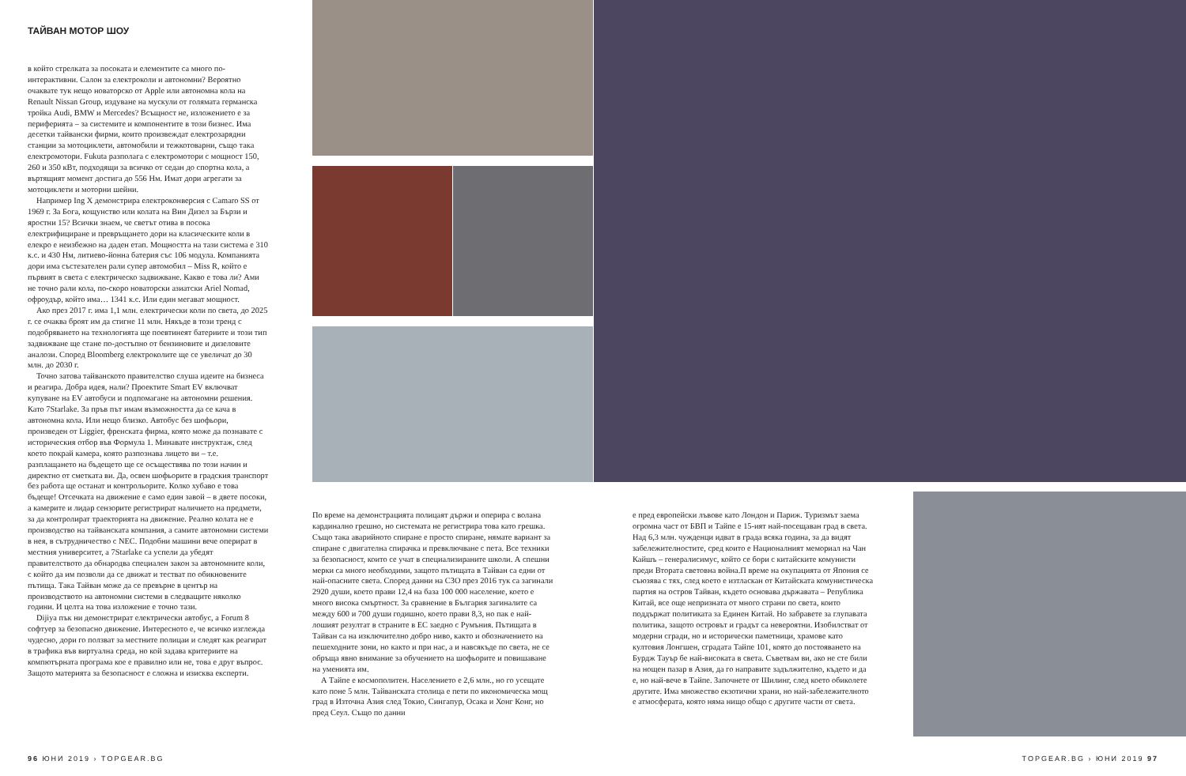ТАЙВАН МОТОР ШОУ
в който стрелката за посоката и елементите са много по-интерактивни. Салон за електроколи и автономни? Вероятно очаквате тук нещо новаторско от Apple или автономна кола на Renault Nissan Group, издуване на мускули от голямата германска тройка Audi, BMW и Mercedes? Всъщност не, изложението е за периферията – за системите и компонентите в този бизнес. Има десетки тайвански фирми, които произвеждат електрозарядни станции за мотоциклети, автомобили и тежкотоварни, също така електромотори. Fukuta разполага с електромотори с мощност 150, 260 и 350 кВт, подходящи за всичко от седан до спортна кола, а въртящият момент достига до 556 Нм. Имат дори агрегати за мотоциклети и моторни шейни.
Например Ing X демонстрира електроконверсия с Camaro SS от 1969 г. За Бога, кощунство или колата на Вин Дизел за Бързи и яростни 15? Всички знаем, че светът отива в посока електрифициране и превръщането дори на класическите коли в елекро е неизбежно на даден етап. Мощността на тази система е 310 к.с. и 430 Нм, литиево-йонна батерия със 106 модула. Компанията дори има състезателен рали супер автомобил – Miss R, който е първият в света с електрическо задвижване. Какво е това ли? Ами не точно рали кола, по-скоро новаторски азиатски Ariel Nomad, офроудър, който има… 1341 к.с. Или един мегават мощност.
Ако през 2017 г. има 1,1 млн. електрически коли по света, до 2025 г. се очаква броят им да стигне 11 млн. Някъде в този тренд с подобряването на технологията ще поевтинеят батериите и този тип задвижване ще стане по-достъпно от бензиновите и дизеловите аналози. Според Bloomberg електроколите ще се увеличат до 30 млн. до 2030 г.
Точно затова тайванското правителство слуша идеите на бизнеса и реагира. Добра идея, нали? Проектите Smart EV включват купуване на EV автобуси и подпомагане на автономни решения. Като 7Starlake. За пръв път имам възможността да се кача в автономна кола. Или нещо близко. Автобус без шофьори, произведен от Liggier, френската фирма, която може да познавате с историческия отбор във Формула 1. Минавате инструктаж, след което покрай камера, която разпознава лицето ви – т.е. разплащането на бъдещето ще се осъществява по този начин и директно от сметката ви. Да, освен шофьорите в градския транспорт без работа ще останат и контрольорите. Колко хубаво е това бъдеще! Отсечката на движение е само един завой – в двете посоки, а камерите и лидар сензорите регистрират наличието на предмети, за да контролират траекторията на движение. Реално колата не е производство на тайванската компания, а самите автономни системи в нея, в сътрудничество с NEC. Подобни машини вече оперират в местния университет, а 7Starlake са успели да убедят правителството да обнародва специален закон за автономните коли, с който да им позволи да се движат и тестват по обикновените пътища. Така Тайван може да се превърне в център на производството на автономни системи в следващите няколко години. И целта на това изложение е точно тази.
Dijiya пък ни демонстрират електрически автобус, а Forum 8 софтуер за безопасно движение. Интересното е, че всичко изглежда чудесно, дори го ползват за местните полицаи и следят как реагират в трафика във виртуална среда, но кой задава критериите на компютърната програма кое е правилно или не, това е друг въпрос. Защото материята за безопасност е сложна и изисква експерти.
По време на демонстрацията полицаят държи и оперира с волана кардинално грешно, но системата не регистрира това като грешка. Също така аварийното спиране е просто спиране, нямате вариант за спиране с двигателна спирачка и превключване с пета. Все техники за безопасност, които се учат в специализираните школи. А спешни мерки са много необходими, защото пътищата в Тайван са едни от най-опасните света. Според данни на СЗО през 2016 тук са загинали 2920 души, което прави 12,4 на база 100 000 население, което е много висока смъртност. За сравнение в България загиналите са между 600 и 700 души годишно, което прави 8,3, но пак е най-лошият резултат в страните в ЕС заедно с Румъния. Пътищата в Тайван са на изключително добро ниво, както и обозначението на пешеходните зони, но както и при нас, а и навсякъде по света, не се обръща явно внимание за обучението на шофьорите и повишаване на уменията им.
А Тайпе е космополитен. Населението е 2,6 млн., но го усещате като поне 5 млн. Тайванската столица е пети по икономическа мощ град в Източна Азия след Токио, Сингапур, Осака и Хонг Конг, но пред Сеул. Също по данни
е пред европейски лъвове като Лондон и Париж. Туризмът заема огромна част от БВП и Тайпе е 15-ият най-посещаван град в света. Над 6,3 млн. чужденци идват в града всяка година, за да видят забележителностите, сред които е Националният мемориал на Чан Кайшъ – генералисимус, който се бори с китайските комунисти преди Втората световна война.П време на окупацията от Япония се съюзява с тях, след което е изтласкан от Китайската комунистическа партия на остров Тайван, където основава държавата – Република Китай, все още непризната от много страни по света, които поддържат политиката за Единен Китай. Но забравете за глупавата политика, защото островът и градът са невероятни. Изобилстват от модерни сгради, но и исторически паметници, храмове като култовия Лонгшен, сградата Тайпе 101, която до постояването на Бурдж Тауър бе най-високата в света. Съветвам ви, ако не сте били на нощен пазар в Азия, да го направите задължително, където и да е, но най-вече в Тайпе. Започнете от Шилинг, след което обиколете другите. Има множество екзотични храни, но най-забележителното е атмосферата, която няма нищо общо с другите части от света.
96 ЮНИ 2019 › TOPGEAR.BG TOPGEAR.BG › ЮНИ 2019 97